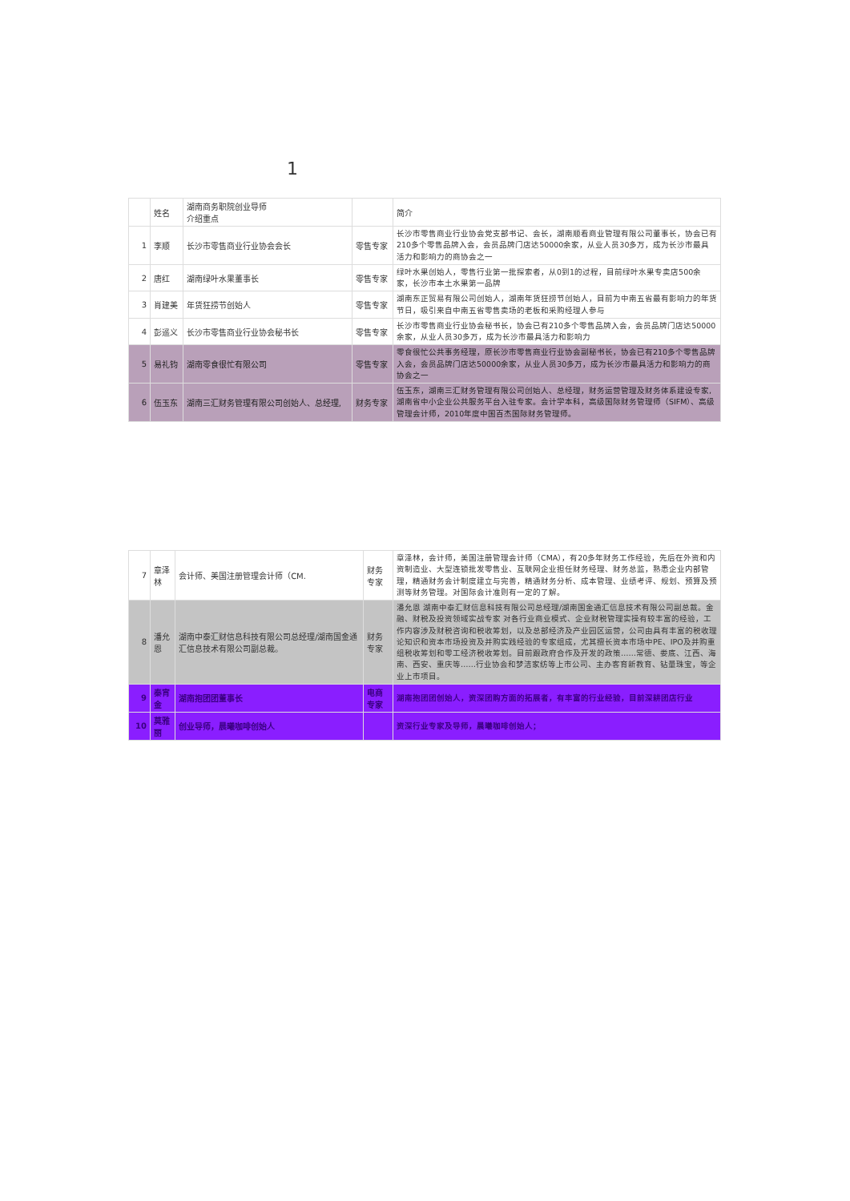1
| | 姓名 | 湖南商务职院创业导师 介绍重点 | | 简介 |
| --- | --- | --- | --- | --- |
| 1 | 李顺 | 长沙市零售商业行业协会会长 | 零售专家 | 长沙市零售商业行业协会党支部书记、会长，湖南顺看商业管理有限公司董事长，协会已有210多个零售品牌入会，会员品牌门店达50000余家，从业人员30多万，成为长沙市最具活力和影响力的商协会之一 |
| 2 | 唐红 | 湖南绿叶水果董事长 | 零售专家 | 绿叶水果创始人，零售行业第一批探索者，从0到1的过程，目前绿叶水果专卖店500余家，长沙市本土水果第一品牌 |
| 3 | 肖建美 | 年货狂捞节创始人 | 零售专家 | 湖南东正贸易有限公司创始人，湖南年货狂捞节创始人，目前为中南五省最有影响力的年货节日，吸引来自中南五省零售卖场的老板和采购经理人参与 |
| 4 | 彭遥义 | 长沙市零售商业行业协会秘书长 | 零售专家 | 长沙市零售商业行业协会秘书长，协会已有210多个零售品牌入会，会员品牌门店达50000余家，从业人员30多万，成为长沙市最具活力和影响力 |
| 5 | 易礼钧 | 湖南零食很忙有限公司 | 零售专家 | 零食很忙公共事务经理，原长沙市零售商业行业协会副秘书长，协会已有210多个零售品牌入会，会员品牌门店达50000余家，从业人员30多万，成为长沙市最具活力和影响力的商协会之一 |
| 6 | 伍玉东 | 湖南三汇财务管理有限公司创始人、总经理, | 财务专家 | 伍玉东，湖南三汇财务管理有限公司创始人、总经理，财务运营管理及财务体系建设专家,湖南省中小企业公共服务平台入驻专家。会计学本科，高级国际财务管理师（SIFM）、高级管理会计师，2010年度中国百杰国际财务管理师。 |
| 7 | 章泽林 | 会计师、美国注册管理会计师（CM. | 财务专家 | 章泽林，会计师，美国注册管理会计师（CMA），有20多年财务工作经验，先后在外资和内资制造业、大型连锁批发零售业、互联网企业担任财务经理、财务总监，熟悉企业内部管理，精通财务会计制度建立与完善，精通财务分析、成本管理、业绩考评、规划、预算及预测等财务管理。对国际会计准则有一定的了解。 |
| 8 | 潘允恩 | 湖南中泰汇财信息科技有限公司总经理/湖南国金通汇信息技术有限公司副总裁。 | 财务专家 | 潘允恩 湖南中泰汇财信息科技有限公司总经理/湖南国金通汇信息技术有限公司副总裁。金融、财税及投资领域实战专家 对各行业商业模式、企业财税管理实操有较丰富的经验，工作内容涉及财税咨询和税收筹划，以及总部经济及产业园区运营，公司由具有丰富的税收理论知识和资本市场投资及并购实践经验的专家组成，尤其擅长资本市场中PE、IPO及并购重组税收筹划和零工经济税收筹划。目前跟政府合作及开发的政策……常德、娄底、江西、海南、西安、重庆等……行业协会和梦洁家纺等上市公司、主办客育新教育、钻量珠宝，等企业上市项目。 |
| 9 | 秦宵金 | 湖南抱团团董事长 | 电商专家 | 湖南抱团团创始人，资深团购方面的拓展者，有丰富的行业经验，目前深耕团店行业 |
| 10 | 莫雅丽 | 创业导师，晨曦咖啡创始人 | | 资深行业专家及导师，晨曦咖啡创始人； |